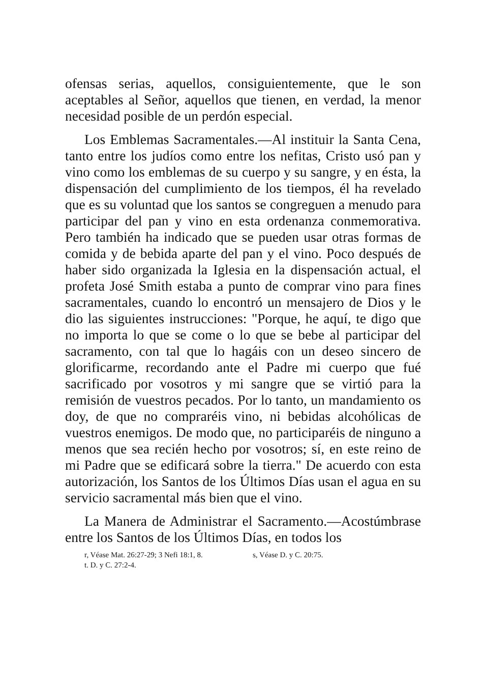ofensas serias, aquellos, consiguientemente, que le son aceptables al Señor, aquellos que tienen, en verdad, la menor necesidad posible de un perdón especial.
Los Emblemas Sacramentales.—Al instituir la Santa Cena, tanto entre los judíos como entre los nefitas, Cristo usó pan y vino como los emblemas de su cuerpo y su sangre, y en ésta, la dispensación del cumplimiento de los tiempos, él ha revelado que es su voluntad que los santos se congreguen a menudo para participar del pan y vino en esta ordenanza conmemorativa. Pero también ha indicado que se pueden usar otras formas de comida y de bebida aparte del pan y el vino. Poco después de haber sido organizada la Iglesia en la dispensación actual, el profeta José Smith estaba a punto de comprar vino para fines sacramentales, cuando lo encontró un mensajero de Dios y le dio las siguientes instrucciones: "Porque, he aquí, te digo que no importa lo que se come o lo que se bebe al participar del sacramento, con tal que lo hagáis con un deseo sincero de glorificarme, recordando ante el Padre mi cuerpo que fué sacrificado por vosotros y mi sangre que se virtió para la remisión de vuestros pecados. Por lo tanto, un mandamiento os doy, de que no compraréis vino, ni bebidas alcohólicas de vuestros enemigos. De modo que, no participaréis de ninguno a menos que sea recién hecho por vosotros; sí, en este reino de mi Padre que se edificará sobre la tierra." De acuerdo con esta autorización, los Santos de los Últimos Días usan el agua en su servicio sacramental más bien que el vino.
La Manera de Administrar el Sacramento.—Acostúmbrase entre los Santos de los Últimos Días, en todos los
r, Véase Mat. 26:27-29; 3 Nefi 18:1, 8. s, Véase D. y C. 20:75.
t. D. y C. 27:2-4.